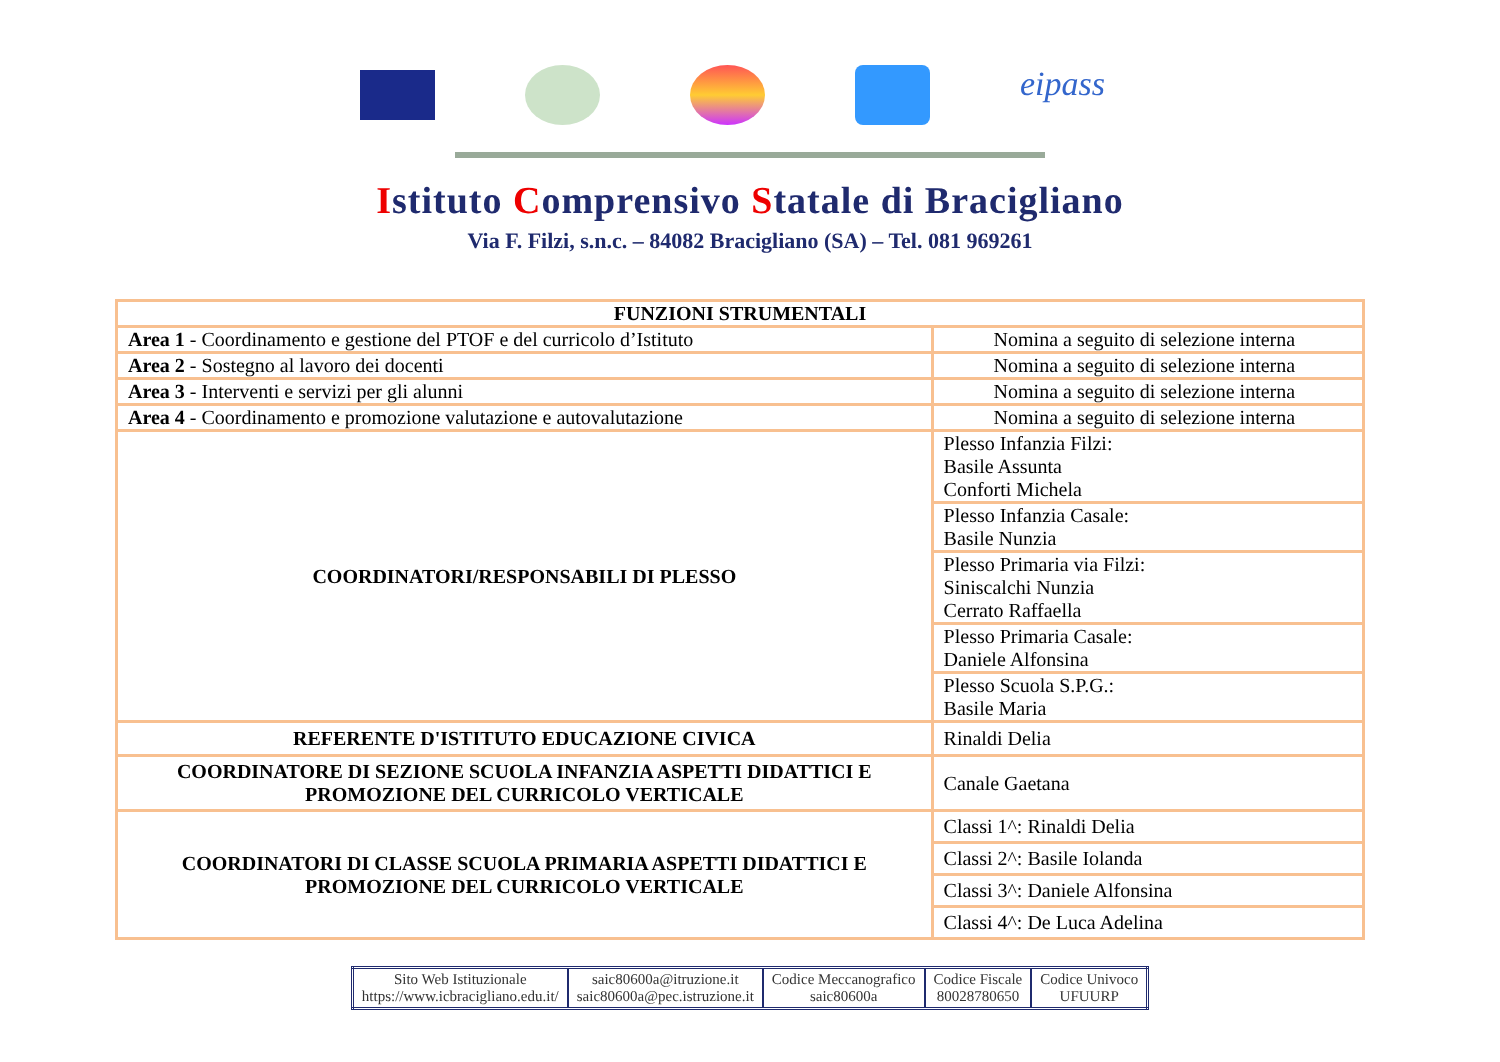eipass
Istituto Comprensivo Statale di Bracigliano
Via F. Filzi, s.n.c. – 84082 Bracigliano (SA) – Tel. 081 969261
| FUNZIONI STRUMENTALI | |
| --- | --- |
| Area 1 - Coordinamento e gestione del PTOF e del curricolo d’Istituto | Nomina a seguito di selezione interna |
| Area 2 - Sostegno al lavoro dei docenti | Nomina a seguito di selezione interna |
| Area 3 - Interventi e servizi per gli alunni | Nomina a seguito di selezione interna |
| Area 4 - Coordinamento e promozione valutazione e autovalutazione | Nomina a seguito di selezione interna |
| COORDINATORI/RESPONSABILI DI PLESSO | Plesso Infanzia Filzi: Basile Assunta Conforti Michela |
| | Plesso Infanzia Casale: Basile Nunzia |
| | Plesso Primaria via Filzi: Siniscalchi Nunzia Cerrato Raffaella |
| | Plesso Primaria Casale: Daniele Alfonsina |
| | Plesso Scuola S.P.G.: Basile Maria |
| REFERENTE D'ISTITUTO EDUCAZIONE CIVICA | Rinaldi Delia |
| COORDINATORE DI SEZIONE SCUOLA INFANZIA ASPETTI DIDATTICI E PROMOZIONE DEL CURRICOLO VERTICALE | Canale Gaetana |
| COORDINATORI DI CLASSE SCUOLA PRIMARIA ASPETTI DIDATTICI E PROMOZIONE DEL CURRICOLO VERTICALE | Classi 1^: Rinaldi Delia |
| | Classi 2^: Basile Iolanda |
| | Classi 3^: Daniele Alfonsina |
| | Classi 4^: De Luca Adelina |
| Sito Web Istituzionale https://www.icbracigliano.edu.it/ | saic80600a@itruzione.it saic80600a@pec.istruzione.it | Codice Meccanografico saic80600a | Codice Fiscale 80028780650 | Codice Univoco UFUURP |